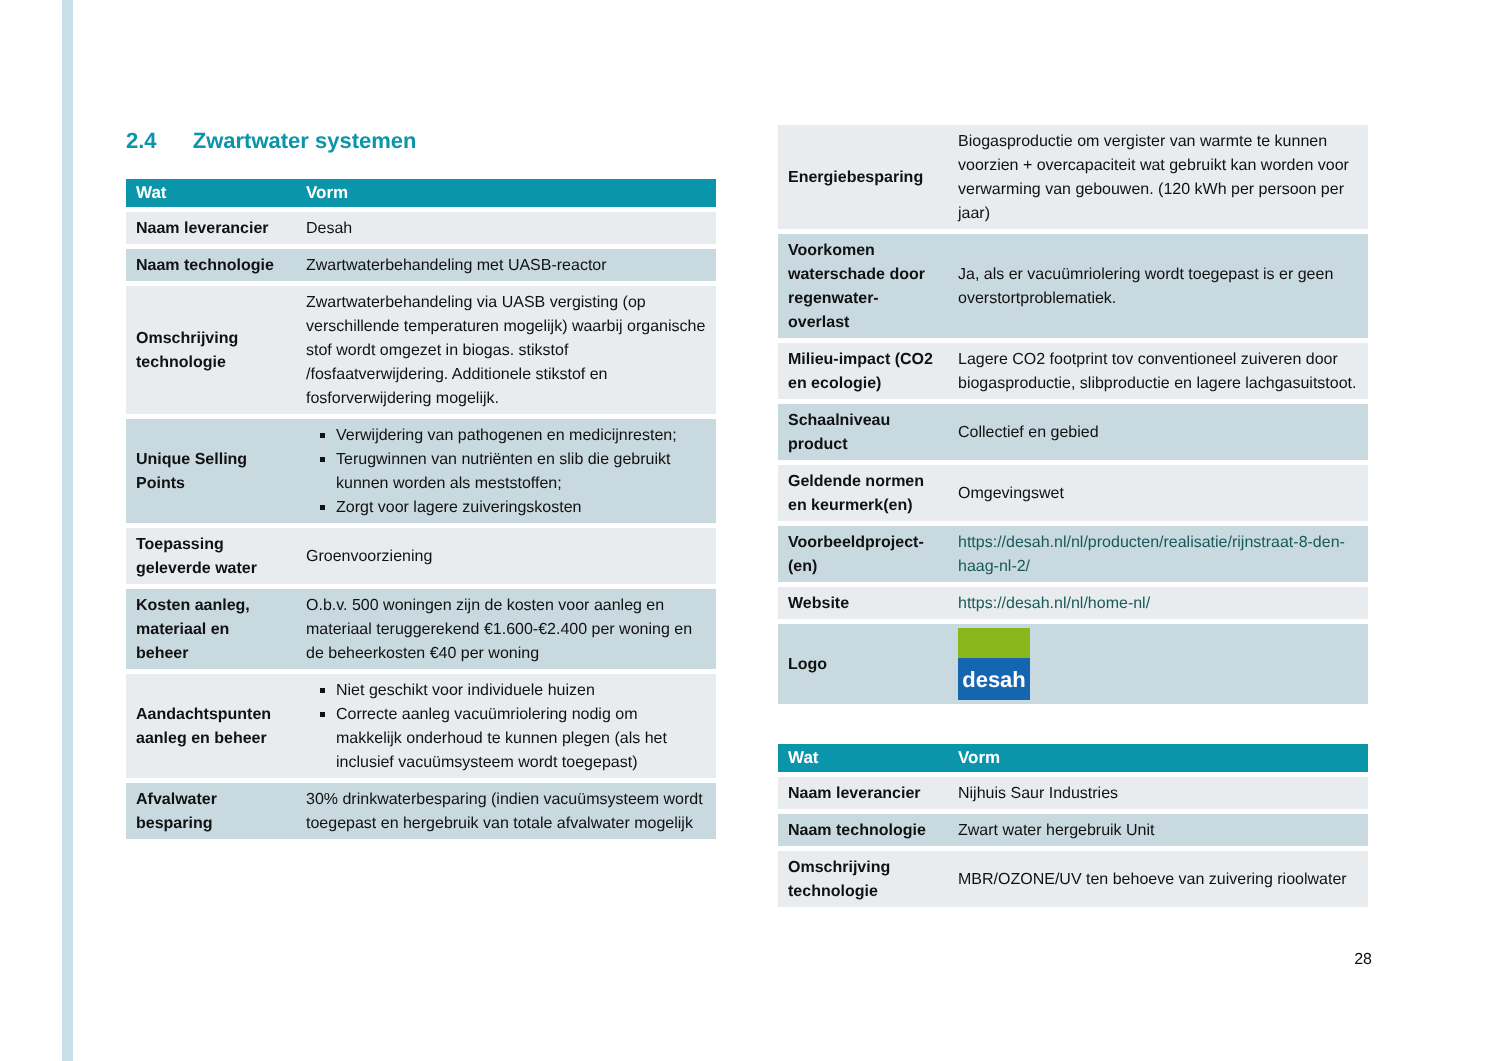2.4 Zwartwater systemen
| Wat | Vorm |
| --- | --- |
| Naam leverancier | Desah |
| Naam technologie | Zwartwaterbehandeling met UASB-reactor |
| Omschrijving technologie | Zwartwaterbehandeling via UASB vergisting (op verschillende temperaturen mogelijk) waarbij organische stof wordt omgezet in biogas. stikstof /fosfaatverwijdering. Additionele stikstof en fosforverwijdering mogelijk. |
| Unique Selling Points | Verwijdering van pathogenen en medicijnresten; Terugwinnen van nutriënten en slib die gebruikt kunnen worden als meststoffen; Zorgt voor lagere zuiveringskosten |
| Toepassing geleverde water | Groenvoorziening |
| Kosten aanleg, materiaal en beheer | O.b.v. 500 woningen zijn de kosten voor aanleg en materiaal teruggerekend €1.600-€2.400 per woning en de beheerkosten €40 per woning |
| Aandachtspunten aanleg en beheer | Niet geschikt voor individuele huizen Correcte aanleg vacuümriolering nodig om makkelijk onderhoud te kunnen plegen (als het inclusief vacuümsysteem wordt toegepast) |
| Afvalwater besparing | 30% drinkwaterbesparing (indien vacuümsysteem wordt toegepast en hergebruik van totale afvalwater mogelijk |
| Energiebesparing | Biogasproductie om vergister van warmte te kunnen voorzien + overcapaciteit wat gebruikt kan worden voor verwarming van gebouwen. (120 kWh per persoon per jaar) |
| Voorkomen waterschade door regenwater-overlast | Ja, als er vacuümriolering wordt toegepast is er geen overstortproblematiek. |
| Milieu-impact (CO2 en ecologie) | Lagere CO2 footprint tov conventioneel zuiveren door biogasproductie, slibproductie en lagere lachgasuitstoot. |
| Schaalniveau product | Collectief en gebied |
| Geldende normen en keurmerk(en) | Omgevingswet |
| Voorbeeldproject-(en) | https://desah.nl/nl/producten/realisatie/rijnstraat-8-den-haag-nl-2/ |
| Website | https://desah.nl/nl/home-nl/ |
| Logo | desah |
| Wat | Vorm |
| --- | --- |
| Naam leverancier | Nijhuis Saur Industries |
| Naam technologie | Zwart water hergebruik Unit |
| Omschrijving technologie | MBR/OZONE/UV ten behoeve van zuivering rioolwater |
28